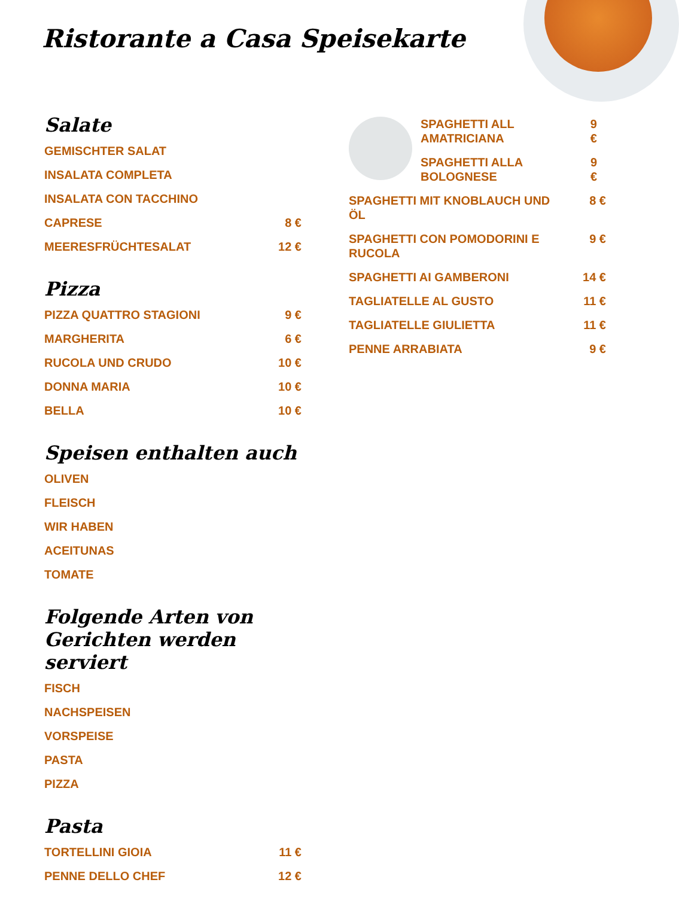Ristorante a Casa Speisekarte
Salate
GEMISCHTER SALAT
INSALATA COMPLETA
INSALATA CON TACCHINO
CAPRESE 8 €
MEERESFRÜCHTESALAT 12 €
Pizza
PIZZA QUATTRO STAGIONI 9 €
MARGHERITA 6 €
RUCOLA UND CRUDO 10 €
DONNA MARIA 10 €
BELLA 10 €
Speisen enthalten auch
OLIVEN
FLEISCH
WIR HABEN
ACEITUNAS
TOMATE
Folgende Arten von Gerichten werden serviert
FISCH
NACHSPEISEN
VORSPEISE
PASTA
PIZZA
Pasta
TORTELLINI GIOIA 11 €
PENNE DELLO CHEF 12 €
SPAGHETTI ALL AMATRICIANA 9 €
SPAGHETTI ALLA BOLOGNESE 9 €
SPAGHETTI MIT KNOBLAUCH UND ÖL 8 €
SPAGHETTI CON POMODORINI E RUCOLA 9 €
SPAGHETTI AI GAMBERONI 14 €
TAGLIATELLE AL GUSTO 11 €
TAGLIATELLE GIULIETTA 11 €
PENNE ARRABIATA 9 €